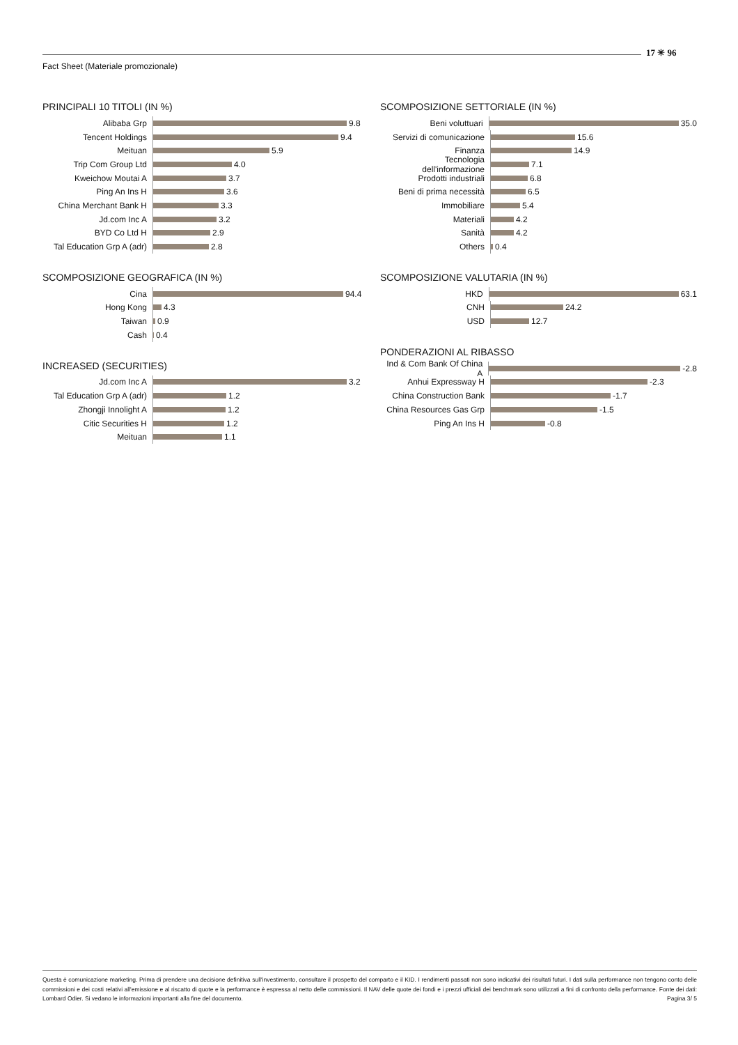Fact Sheet (Materiale promozionale)
17 ✳ 96
PRINCIPALI 10 TITOLI (IN %)
Alibaba Grp 9.8
Tencent Holdings 9.4
Meituan 5.9
Trip Com Group Ltd 4.0
Kweichow Moutai A 3.7
Ping An Ins H 3.6
China Merchant Bank H 3.3
Jd.com Inc A 3.2
BYD Co Ltd H 2.9
Tal Education Grp A (adr) 2.8
SCOMPOSIZIONE GEOGRAFICA (IN %)
Cina 94.4
Hong Kong 4.3
Taiwan 0.9
Cash 0.4
INCREASED (SECURITIES)
Jd.com Inc A 3.2
Tal Education Grp A (adr) 1.2
Zhongji Innolight A 1.2
Citic Securities H 1.2
Meituan 1.1
SCOMPOSIZIONE SETTORIALE (IN %)
Beni voluttuari 35.0
Servizi di comunicazione 15.6
Finanza 14.9
Tecnologia dell'informazione 7.1
Prodotti industriali 6.8
Beni di prima necessità 6.5
Immobiliare 5.4
Materiali 4.2
Sanità 4.2
Others 0.4
SCOMPOSIZIONE VALUTARIA (IN %)
HKD 63.1
CNH 24.2
USD 12.7
PONDERAZIONI AL RIBASSO
Ind & Com Bank Of China A -2.8
Anhui Expressway H -2.3
China Construction Bank -1.7
China Resources Gas Grp -1.5
Ping An Ins H -0.8
Questa è comunicazione marketing. Prima di prendere una decisione definitiva sull'investimento, consultare il prospetto del comparto e il KID. I rendimenti passati non sono indicativi dei risultati futuri. I dati sulla performance non tengono conto delle commissioni e dei costi relativi all'emissione e al riscatto di quote e la performance è espressa al netto delle commissioni. Il NAV delle quote dei fondi e i prezzi ufficiali dei benchmark sono utilizzati a fini di confronto della performance. Fonte dei dati: Lombard Odier. Si vedano le informazioni importanti alla fine del documento. Pagina 3/ 5